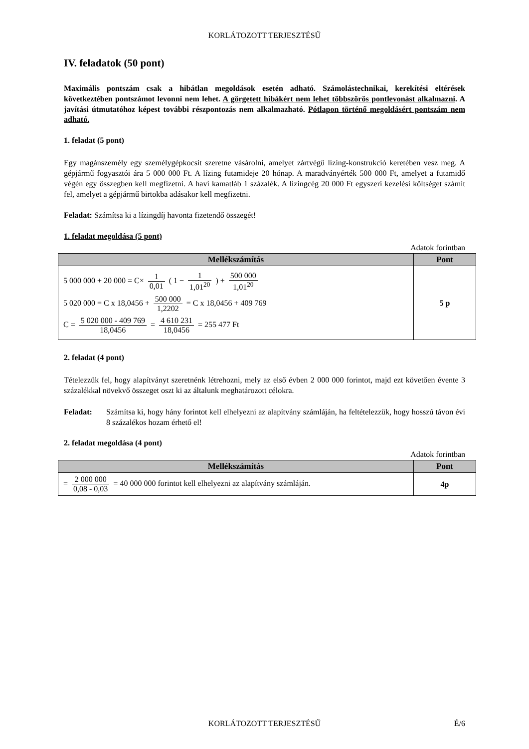KORLÁTOZOTT TERJESZTÉSŰ
IV. feladatok (50 pont)
Maximális pontszám csak a hibátlan megoldások esetén adható. Számolástechnikai, kerekítési eltérések következtében pontszámot levonni nem lehet. A görgetett hibákért nem lehet többszörös pontlevonást alkalmazni. A javítási útmutatóhoz képest további részpontozás nem alkalmazható. Pótlapon történő megoldásért pontszám nem adható.
1. feladat (5 pont)
Egy magánszemély egy személygépkocsit szeretne vásárolni, amelyet zártvégű lízing-konstrukció keretében vesz meg. A gépjármű fogyasztói ára 5 000 000 Ft. A lízing futamideje 20 hónap. A maradványérték 500 000 Ft, amelyet a futamidő végén egy összegben kell megfizetni. A havi kamatláb 1 százalék. A lízingcég 20 000 Ft egyszeri kezelési költséget számít fel, amelyet a gépjármű birtokba adásakor kell megfizetni.
Feladat: Számítsa ki a lízingdíj havonta fizetendő összegét!
1. feladat megoldása (5 pont)
Adatok forintban
| Mellékszámítás | Pont |
| --- | --- |
| 5 000 000 + 20 000 = C× 1 0,01 ( 1 − 1 1,01<sup>20</sup> ) + 500 000 1,01<sup>20</sup> 5 020 000 = C x 18,0456 + 500 000 1,2202 = C x 18,0456 + 409 769 C = 5 020 000 - 409 769 18,0456 = 4 610 231 18,0456 = 255 477 Ft | 5 p |
2. feladat (4 pont)
Tételezzük fel, hogy alapítványt szeretnénk létrehozni, mely az első évben 2 000 000 forintot, majd ezt követően évente 3 százalékkal növekvő összeget oszt ki az általunk meghatározott célokra.
Feladat: Számítsa ki, hogy hány forintot kell elhelyezni az alapítvány számláján, ha feltételezzük, hogy hosszú távon évi 8 százalékos hozam érhető el!
2. feladat megoldása (4 pont)
Adatok forintban
| Mellékszámítás | Pont |
| --- | --- |
| = 2 000 000 0,08 - 0,03 = 40 000 000 forintot kell elhelyezni az alapítvány számláján. | 4p |
KORLÁTOZOTT TERJESZTÉSŰ É/6